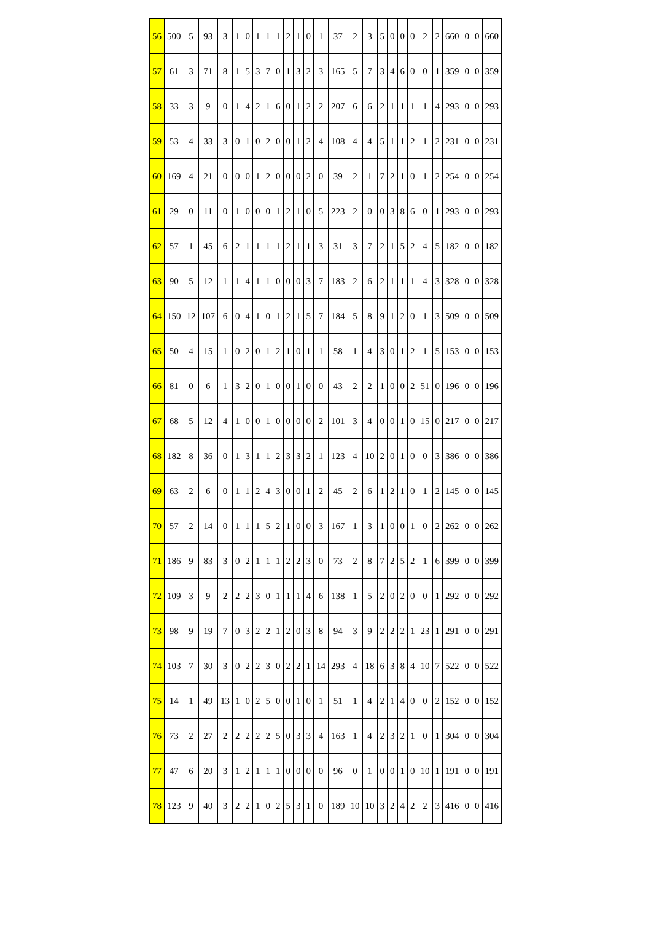| 56 | 500 | 5 | 93 | 3 | 1 | 0 | 1 | 1 | 1 | 2 | 1 | 0 | 1 | 37 | 2 | 3 | 5 | 0 | 0 | 0 | 2 | 2 | 660 | 0 | 0 | 660 |
| 57 | 61 | 3 | 71 | 8 | 1 | 5 | 3 | 7 | 0 | 1 | 3 | 2 | 3 | 165 | 5 | 7 | 3 | 4 | 6 | 0 | 0 | 1 | 359 | 0 | 0 | 359 |
| 58 | 33 | 3 | 9 | 0 | 1 | 4 | 2 | 1 | 6 | 0 | 1 | 2 | 2 | 207 | 6 | 6 | 2 | 1 | 1 | 1 | 1 | 4 | 293 | 0 | 0 | 293 |
| 59 | 53 | 4 | 33 | 3 | 0 | 1 | 0 | 2 | 0 | 0 | 1 | 2 | 4 | 108 | 4 | 4 | 5 | 1 | 1 | 2 | 1 | 2 | 231 | 0 | 0 | 231 |
| 60 | 169 | 4 | 21 | 0 | 0 | 0 | 1 | 2 | 0 | 0 | 0 | 2 | 0 | 39 | 2 | 1 | 7 | 2 | 1 | 0 | 1 | 2 | 254 | 0 | 0 | 254 |
| 61 | 29 | 0 | 11 | 0 | 1 | 0 | 0 | 0 | 1 | 2 | 1 | 0 | 5 | 223 | 2 | 0 | 0 | 3 | 8 | 6 | 0 | 1 | 293 | 0 | 0 | 293 |
| 62 | 57 | 1 | 45 | 6 | 2 | 1 | 1 | 1 | 1 | 2 | 1 | 1 | 3 | 31 | 3 | 7 | 2 | 1 | 5 | 2 | 4 | 5 | 182 | 0 | 0 | 182 |
| 63 | 90 | 5 | 12 | 1 | 1 | 4 | 1 | 1 | 0 | 0 | 0 | 3 | 7 | 183 | 2 | 6 | 2 | 1 | 1 | 1 | 4 | 3 | 328 | 0 | 0 | 328 |
| 64 | 150 | 12 | 107 | 6 | 0 | 4 | 1 | 0 | 1 | 2 | 1 | 5 | 7 | 184 | 5 | 8 | 9 | 1 | 2 | 0 | 1 | 3 | 509 | 0 | 0 | 509 |
| 65 | 50 | 4 | 15 | 1 | 0 | 2 | 0 | 1 | 2 | 1 | 0 | 1 | 1 | 58 | 1 | 4 | 3 | 0 | 1 | 2 | 1 | 5 | 153 | 0 | 0 | 153 |
| 66 | 81 | 0 | 6 | 1 | 3 | 2 | 0 | 1 | 0 | 0 | 1 | 0 | 0 | 43 | 2 | 2 | 1 | 0 | 0 | 2 | 51 | 0 | 196 | 0 | 0 | 196 |
| 67 | 68 | 5 | 12 | 4 | 1 | 0 | 0 | 1 | 0 | 0 | 0 | 0 | 2 | 101 | 3 | 4 | 0 | 0 | 1 | 0 | 15 | 0 | 217 | 0 | 0 | 217 |
| 68 | 182 | 8 | 36 | 0 | 1 | 3 | 1 | 1 | 2 | 3 | 3 | 2 | 1 | 123 | 4 | 10 | 2 | 0 | 1 | 0 | 0 | 3 | 386 | 0 | 0 | 386 |
| 69 | 63 | 2 | 6 | 0 | 1 | 1 | 2 | 4 | 3 | 0 | 0 | 1 | 2 | 45 | 2 | 6 | 1 | 2 | 1 | 0 | 1 | 2 | 145 | 0 | 0 | 145 |
| 70 | 57 | 2 | 14 | 0 | 1 | 1 | 1 | 5 | 2 | 1 | 0 | 0 | 3 | 167 | 1 | 3 | 1 | 0 | 0 | 1 | 0 | 2 | 262 | 0 | 0 | 262 |
| 71 | 186 | 9 | 83 | 3 | 0 | 2 | 1 | 1 | 1 | 2 | 2 | 3 | 0 | 73 | 2 | 8 | 7 | 2 | 5 | 2 | 1 | 6 | 399 | 0 | 0 | 399 |
| 72 | 109 | 3 | 9 | 2 | 2 | 2 | 3 | 0 | 1 | 1 | 1 | 4 | 6 | 138 | 1 | 5 | 2 | 0 | 2 | 0 | 0 | 1 | 292 | 0 | 0 | 292 |
| 73 | 98 | 9 | 19 | 7 | 0 | 3 | 2 | 2 | 1 | 2 | 0 | 3 | 8 | 94 | 3 | 9 | 2 | 2 | 2 | 1 | 23 | 1 | 291 | 0 | 0 | 291 |
| 74 | 103 | 7 | 30 | 3 | 0 | 2 | 2 | 3 | 0 | 2 | 2 | 1 | 14 | 293 | 4 | 18 | 6 | 3 | 8 | 4 | 10 | 7 | 522 | 0 | 0 | 522 |
| 75 | 14 | 1 | 49 | 13 | 1 | 0 | 2 | 5 | 0 | 0 | 1 | 0 | 1 | 51 | 1 | 4 | 2 | 1 | 4 | 0 | 0 | 2 | 152 | 0 | 0 | 152 |
| 76 | 73 | 2 | 27 | 2 | 2 | 2 | 2 | 2 | 5 | 0 | 3 | 3 | 4 | 163 | 1 | 4 | 2 | 3 | 2 | 1 | 0 | 1 | 304 | 0 | 0 | 304 |
| 77 | 47 | 6 | 20 | 3 | 1 | 2 | 1 | 1 | 1 | 0 | 0 | 0 | 0 | 96 | 0 | 1 | 0 | 0 | 1 | 0 | 10 | 1 | 191 | 0 | 0 | 191 |
| 78 | 123 | 9 | 40 | 3 | 2 | 2 | 1 | 0 | 2 | 5 | 3 | 1 | 0 | 189 | 10 | 10 | 3 | 2 | 4 | 2 | 2 | 3 | 416 | 0 | 0 | 416 |